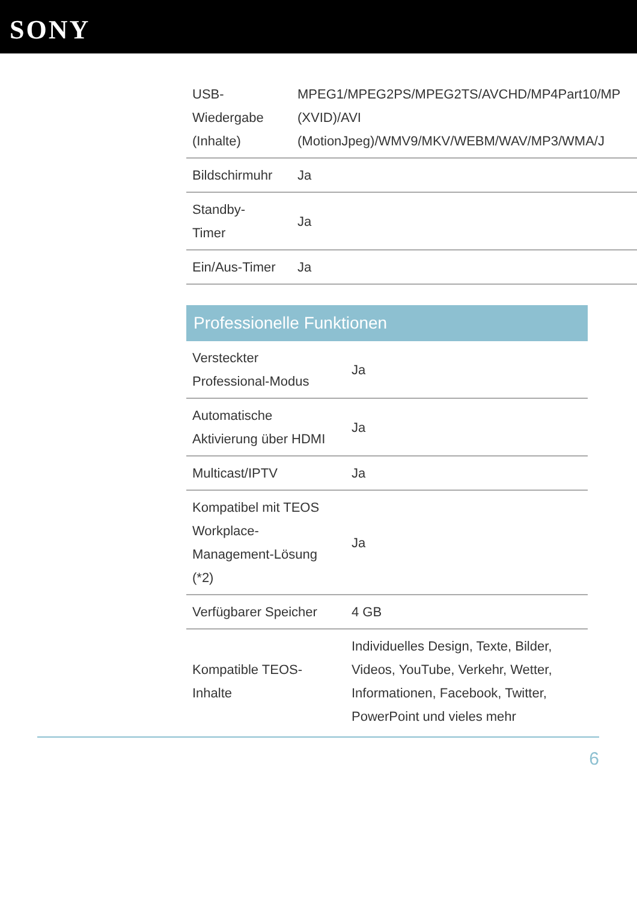SONY
| USB- Wiedergabe (Inhalte) | MPEG1/MPEG2PS/MPEG2TS/AVCHD/MP4Part10/MP (XVID)/AVI (MotionJpeg)/WMV9/MKV/WEBM/WAV/MP3/WMA/J |
| Bildschirmuhr | Ja |
| Standby- Timer | Ja |
| Ein/Aus-Timer | Ja |
Professionelle Funktionen
| Versteckter Professional-Modus | Ja |
| Automatische Aktivierung über HDMI | Ja |
| Multicast/IPTV | Ja |
| Kompatibel mit TEOS Workplace- Management-Lösung (*2) | Ja |
| Verfügbarer Speicher | 4 GB |
| Kompatible TEOS- Inhalte | Individuelles Design, Texte, Bilder, Videos, YouTube, Verkehr, Wetter, Informationen, Facebook, Twitter, PowerPoint und vieles mehr |
6